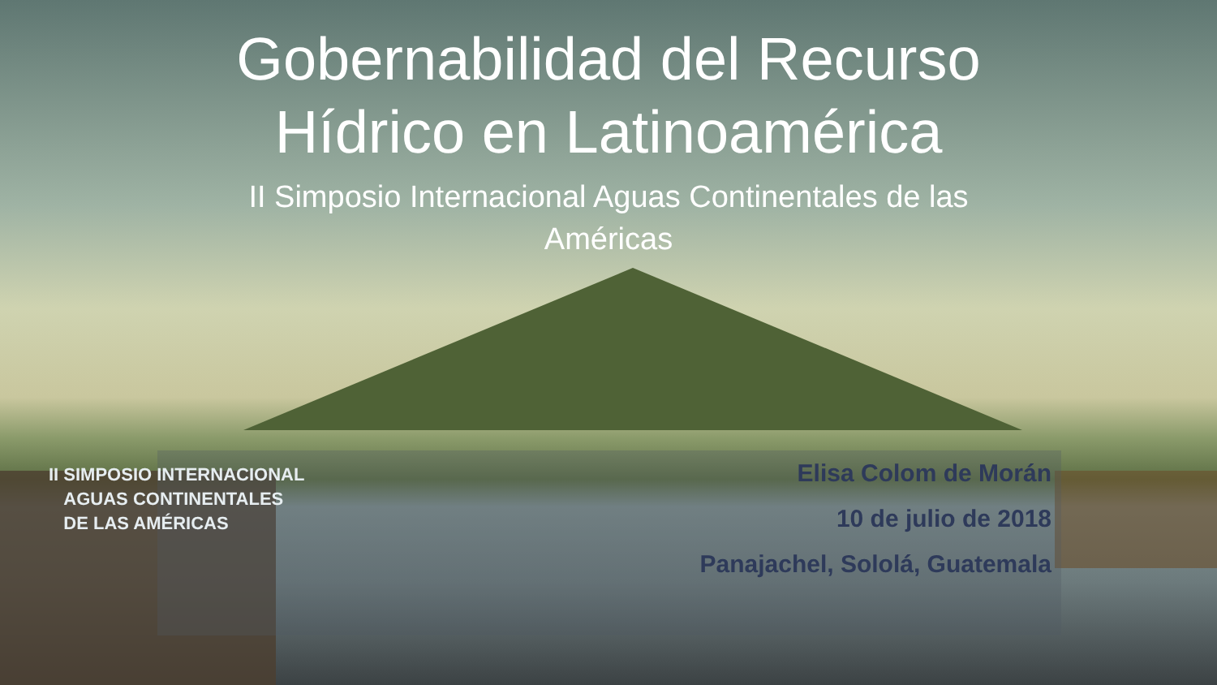Gobernabilidad del Recurso
Hídrico en Latinoamérica
II Simposio Internacional Aguas Continentales de las
Américas
Elisa Colom de Morán
10 de julio de 2018
Panajachel, Sololá, Guatemala
II SIMPOSIO INTERNACIONAL
AGUAS CONTINENTALES
DE LAS AMÉRICAS